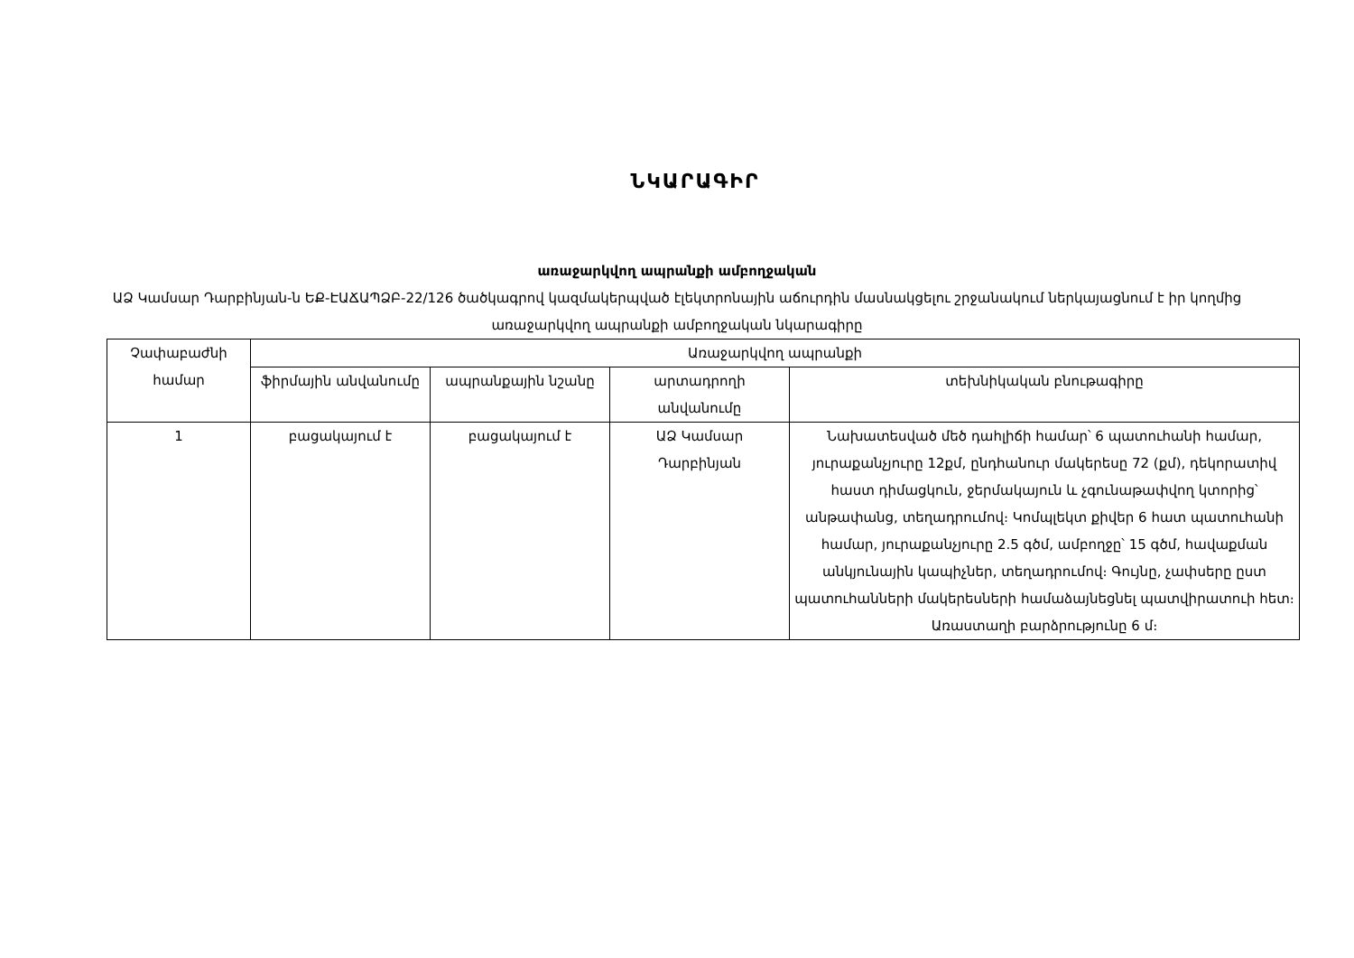ՆԿԱՐԱԳԻՐ
առաջարկվող ապրանքի ամբողջական
ԱՁ Կամսար Դարբինյան-ն ԵՔ-ԷԱՃԱՊՁԲ-22/126 ծածկագրով կազմակերպված էլեկտրոնային աճուրդին մասնակցելու շրջանակում ներկայացնում է իր կողմից առաջարկվող ապրանքի ամբողջական նկարագիրը
| Չափաբաժնի համար | Առաջարկվող ապրանքի | | | |
| --- | --- | --- | --- | --- |
| | ֆիրմային անվանումը | ապրանքային նշանը | արտադրողի անվանումը | տեխնիկական բնութագիրը |
| 1 | բացակայում է | բացակայում է | ԱՁ Կամսար Դարբինյան | Նախատեսված մեծ դահլիճի համար՝ 6 պատուհանի համար, յուրաքանչյուրը 12քմ, ընդհանուր մակերեսը 72 (քմ), դեկորատիվ հաստ դիմացկուն, ջերմակայուն և չգունաթափվող կտորից՝ անթափանց, տեղադրումով։ Կոմպլեկտ քիվեր 6 հատ պատուհանի համար, յուրաքանչյուրը 2.5 գծմ, ամբողջը՝ 15 գծմ, հավաքման անկյունային կապիչներ, տեղադրումով։ Գույնը, չափսերը ըստ պատուհանների մակերեսների համաձայնեցնել պատվիրատուի հետ։ Առաստաղի բարձրությունը 6 մ։ |